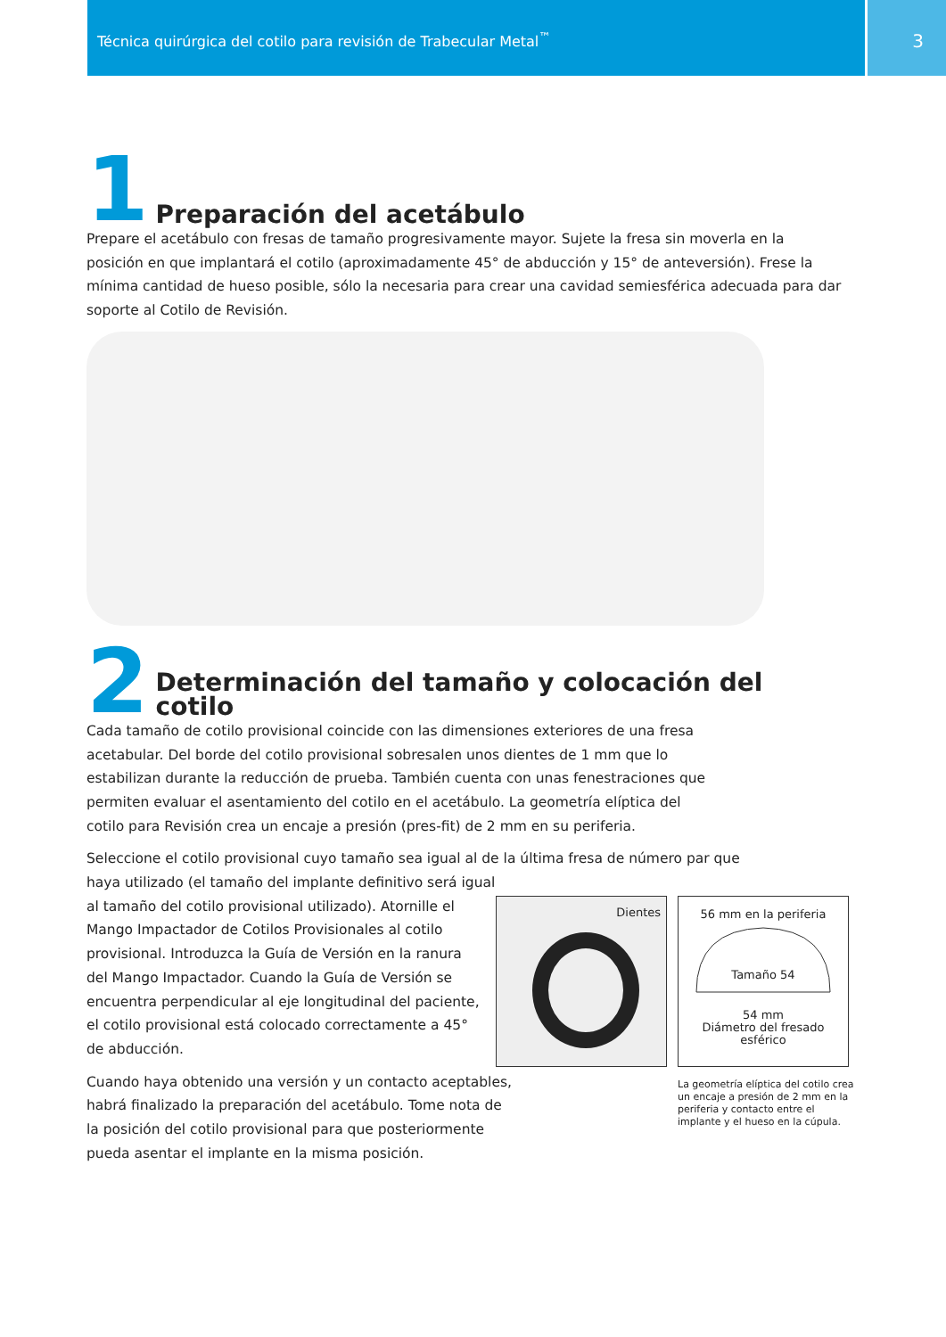Técnica quirúrgica del cotilo para revisión de Trabecular Metal<sup>™</sup> 3
1 Preparación del acetábulo
Prepare el acetábulo con fresas de tamaño progresivamente mayor. Sujete la fresa sin moverla en la posición en que implantará el cotilo (aproximadamente 45° de abducción y 15° de anteversión). Frese la mínima cantidad de hueso posible, sólo la necesaria para crear una cavidad semiesférica adecuada para dar soporte al Cotilo de Revisión.
2 Determinación del tamaño y colocación del cotilo
Cada tamaño de cotilo provisional coincide con las dimensiones exteriores de una fresa acetabular. Del borde del cotilo provisional sobresalen unos dientes de 1 mm que lo estabilizan durante la reducción de prueba. También cuenta con unas fenestraciones que permiten evaluar el asentamiento del cotilo en el acetábulo. La geometría elíptica del cotilo para Revisión crea un encaje a presión (pres-fit) de 2 mm en su periferia.
Seleccione el cotilo provisional cuyo tamaño sea igual al de la última fresa de número par que haya utilizado (el tamaño del implante definitivo será igual
al tamaño del cotilo provisional utilizado). Atornille el
Mango Impactador de Cotilos Provisionales al cotilo
provisional. Introduzca la Guía de Versión en la ranura
del Mango Impactador. Cuando la Guía de Versión se
encuentra perpendicular al eje longitudinal del paciente,
el cotilo provisional está colocado correctamente a 45°
de abducción.
Cuando haya obtenido una versión y un contacto aceptables, habrá finalizado la preparación del acetábulo. Tome nota de la posición del cotilo provisional para que posteriormente pueda asentar el implante en la misma posición.
Dientes
56 mm en la periferia
Tamaño 54
54 mm
Diámetro del fresado esférico
La geometría elíptica del cotilo crea un encaje a presión de 2 mm en la periferia y contacto entre el implante y el hueso en la cúpula.